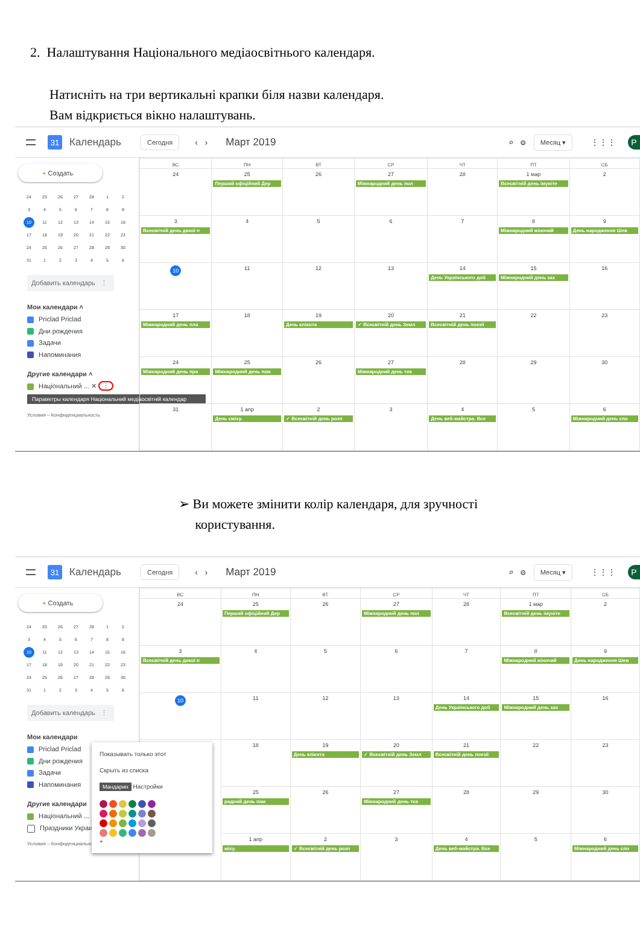2. Налаштування Національного медіаосвітнього календаря.
Натисніть на три вертикальні крапки біля назви календаря.
Вам відкриється вікно налаштувань.
31
Календарь
Сегодня ‹ ›
Март 2019
⌕ ⚙ Месяц ▾ ⋮⋮⋮
P
+ Создать
| 24 | 25 | 26 | 27 | 28 | 1 | 2 |
| 3 | 4 | 5 | 6 | 7 | 8 | 9 |
| 10 | 11 | 12 | 13 | 14 | 15 | 16 |
| 17 | 18 | 19 | 20 | 21 | 22 | 23 |
| 24 | 25 | 26 | 27 | 28 | 29 | 30 |
| 31 | 1 | 2 | 3 | 4 | 5 | 6 |
Добавить календарь ⋮
Мои календари ˄
Priclad Priclad
Дни рождения
Задачи
Напоминания
Другие календари ˄
Національний ... ✕ ⋮
Параметры календаря Національний медіаосвітній календар
Условия – Конфиденциальность
| ВС | ПН | ВТ | СР | ЧТ | ПТ | СБ |
| --- | --- | --- | --- | --- | --- | --- |
| 24 | 25 Перший офіційний Дер | 26 | 27 Міжнародний день пол | 28 | 1 мар Всесвітній день імуніте | 2 |
| 3 Всесвітній день дикої п | 4 | 5 | 6 | 7 | 8 Міжнародний жіночий | 9 День народження Шев |
| 10 | 11 | 12 | 13 | 14 День Українського доб | 15 Міжнародний день зах | 16 |
| 17 Міжнародний день пла | 18 | 19 День клієнта | 20 ✓ Всесвітній день Земл | 21 Всесвітній день поезії | 22 | 23 |
| 24 Міжнародний день пра | 25 Міжнародний день пам | 26 | 27 Міжнародний день теа | 28 | 29 | 30 |
| 31 | 1 апр День сміху. | 2 ✓ Всесвітній день розп | 3 | 4 День веб-майстра. Все | 5 | 6 Міжнародний день спо |
➢ Ви можете змінити колір календаря, для зручності
користування.
31
Календарь
Сегодня ‹ ›
Март 2019
⌕ ⚙ Месяц ▾ ⋮⋮⋮
P
+ Создать
| 24 | 25 | 26 | 27 | 28 | 1 | 2 |
| 3 | 4 | 5 | 6 | 7 | 8 | 9 |
| 10 | 11 | 12 | 13 | 14 | 15 | 16 |
| 17 | 18 | 19 | 20 | 21 | 22 | 23 |
| 24 | 25 | 26 | 27 | 28 | 29 | 30 |
| 31 | 1 | 2 | 3 | 4 | 5 | 6 |
Добавить календарь ⋮
Мои календари
Priclad Priclad
Дни рождения
Задачи
Напоминания
Другие календари
Національний ... ✕
Праздники Украины
Условия – Конфиденциальность
| ВС | ПН | ВТ | СР | ЧТ | ПТ | СБ |
| --- | --- | --- | --- | --- | --- | --- |
| 24 | 25 Перший офіційний Дер | 26 | 27 Міжнародний день пол | 28 | 1 мар Всесвітній день імуніте | 2 |
| 3 Всесвітній день дикої п | 4 | 5 | 6 | 7 | 8 Міжнародний жіночий | 9 День народження Шев |
| 10 | 11 | 12 | 13 | 14 День Українського доб | 15 Міжнародний день зах | 16 |
| Показывать только этот Скрыть из списка Мандарин Настройки + | 18 | 19 День клієнта | 20 ✓ Всесвітній день Земл | 21 Всесвітній день поезії | 22 | 23 |
| | 25 родний день пам | 26 | 27 Міжнародний день теа | 28 | 29 | 30 |
| | 1 апр міху. | 2 ✓ Всесвітній день розп | 3 | 4 День веб-майстра. Все | 5 | 6 Міжнародний день спо |